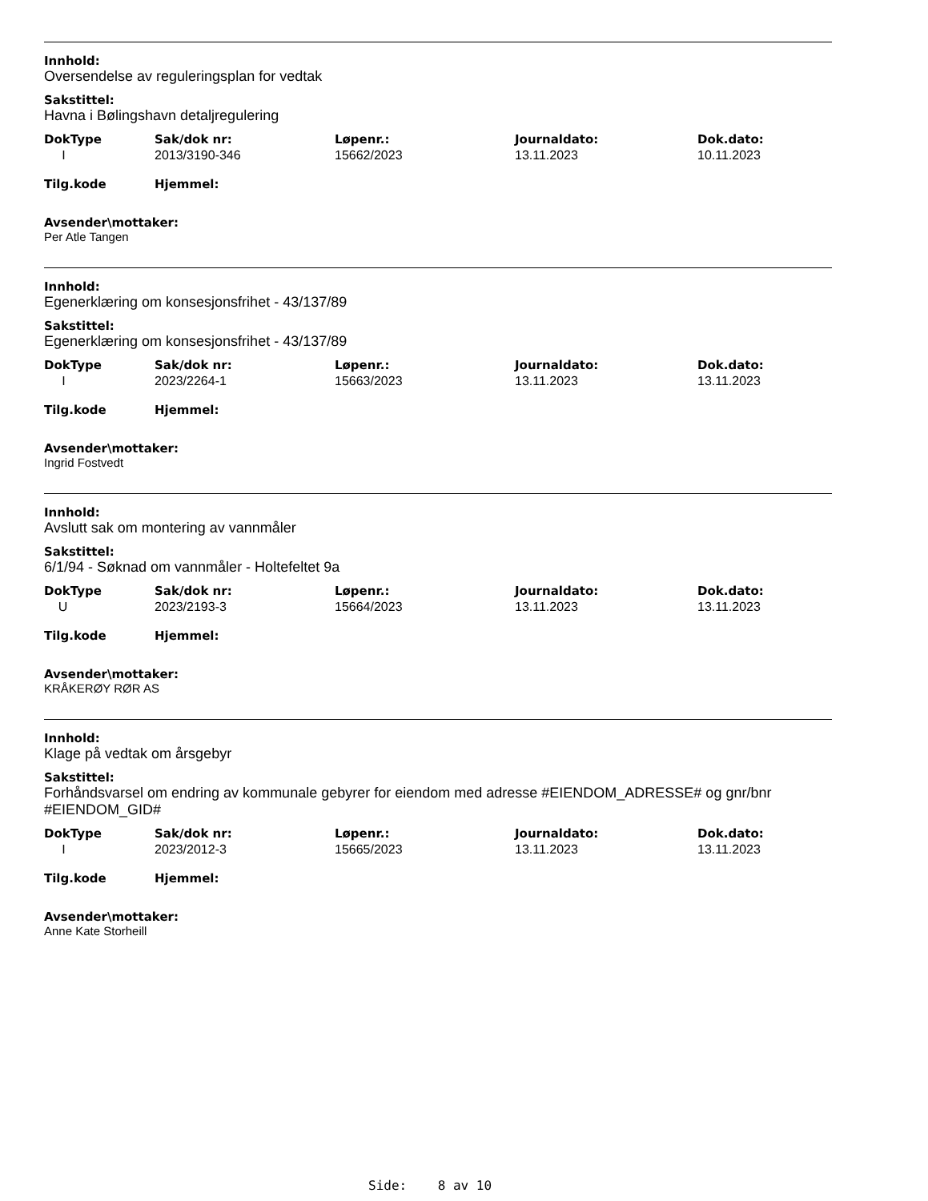Innhold:
Oversendelse av reguleringsplan for vedtak
Sakstittel:
Havna i Bølingshavn detaljregulering
| DokType | Sak/dok nr: | Løpenr.: | Journaldato: | Dok.dato: |
| --- | --- | --- | --- | --- |
| I | 2013/3190-346 | 15662/2023 | 13.11.2023 | 10.11.2023 |
| Tilg.kode | Hjemmel: |
| --- | --- |
Avsender\mottaker:
Per Atle Tangen
Innhold:
Egenerklæring om konsesjonsfrihet - 43/137/89
Sakstittel:
Egenerklæring om konsesjonsfrihet - 43/137/89
| DokType | Sak/dok nr: | Løpenr.: | Journaldato: | Dok.dato: |
| --- | --- | --- | --- | --- |
| I | 2023/2264-1 | 15663/2023 | 13.11.2023 | 13.11.2023 |
| Tilg.kode | Hjemmel: |
| --- | --- |
Avsender\mottaker:
Ingrid Fostvedt
Innhold:
Avslutt sak om montering av vannmåler
Sakstittel:
6/1/94 - Søknad om vannmåler - Holtefeltet 9a
| DokType | Sak/dok nr: | Løpenr.: | Journaldato: | Dok.dato: |
| --- | --- | --- | --- | --- |
| U | 2023/2193-3 | 15664/2023 | 13.11.2023 | 13.11.2023 |
| Tilg.kode | Hjemmel: |
| --- | --- |
Avsender\mottaker:
KRÅKERØY RØR AS
Innhold:
Klage på vedtak om årsgebyr
Sakstittel:
Forhåndsvarsel om endring av kommunale gebyrer for eiendom med adresse #EIENDOM_ADRESSE# og gnr/bnr #EIENDOM_GID#
| DokType | Sak/dok nr: | Løpenr.: | Journaldato: | Dok.dato: |
| --- | --- | --- | --- | --- |
| I | 2023/2012-3 | 15665/2023 | 13.11.2023 | 13.11.2023 |
| Tilg.kode | Hjemmel: |
| --- | --- |
Avsender\mottaker:
Anne Kate Storheill
Side: 8 av 10